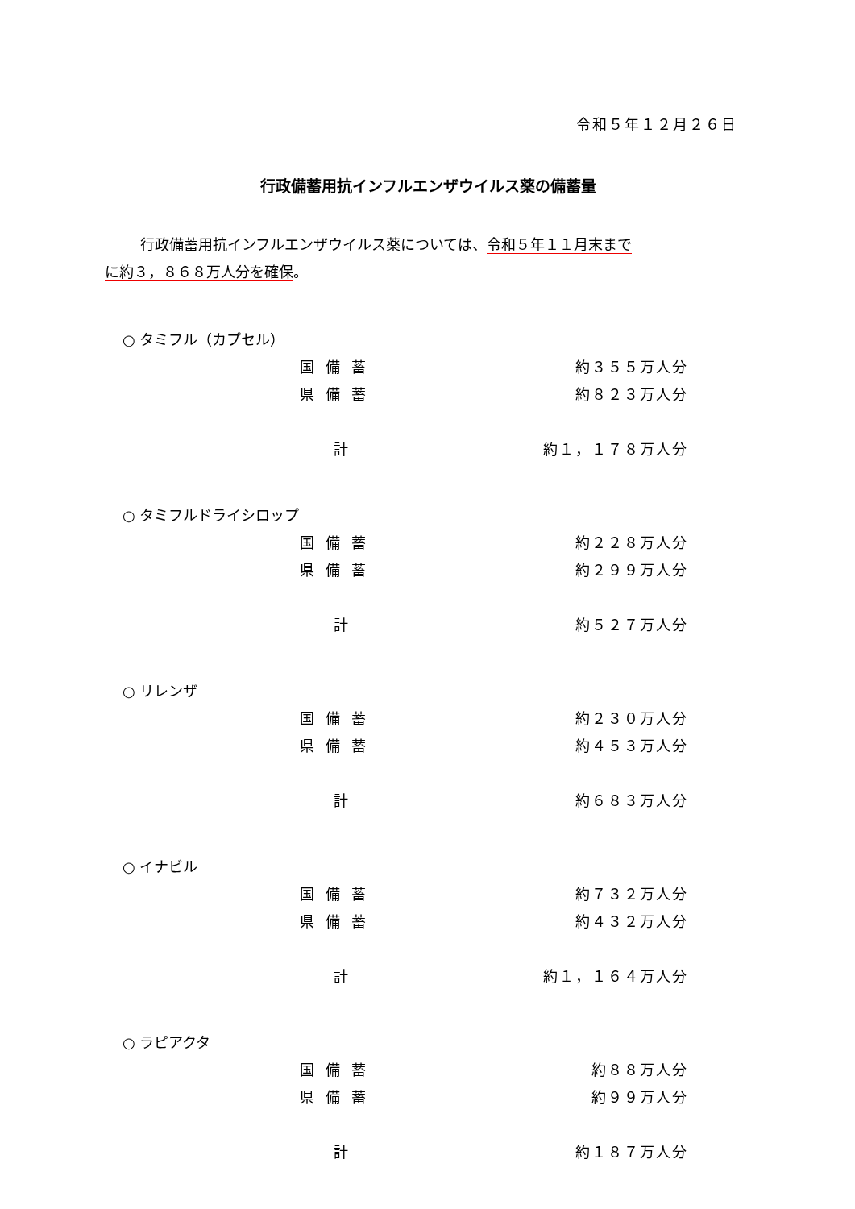令和５年１２月２６日
行政備蓄用抗インフルエンザウイルス薬の備蓄量
行政備蓄用抗インフルエンザウイルス薬については、令和５年１１月末まで
に約３，８６８万人分を確保。
| ○ タミフル（カプセル） | | |
| | 国備蓄 | 約３５５万人分 |
| | 県備蓄 | 約８２３万人分 |
| | 計 | 約１，１７８万人分 |
| ○ タミフルドライシロップ | | |
| | 国備蓄 | 約２２８万人分 |
| | 県備蓄 | 約２９９万人分 |
| | 計 | 約５２７万人分 |
| ○ リレンザ | | |
| | 国備蓄 | 約２３０万人分 |
| | 県備蓄 | 約４５３万人分 |
| | 計 | 約６８３万人分 |
| ○ イナビル | | |
| | 国備蓄 | 約７３２万人分 |
| | 県備蓄 | 約４３２万人分 |
| | 計 | 約１，１６４万人分 |
| ○ ラピアクタ | | |
| | 国備蓄 | 約８８万人分 |
| | 県備蓄 | 約９９万人分 |
| | 計 | 約１８７万人分 |